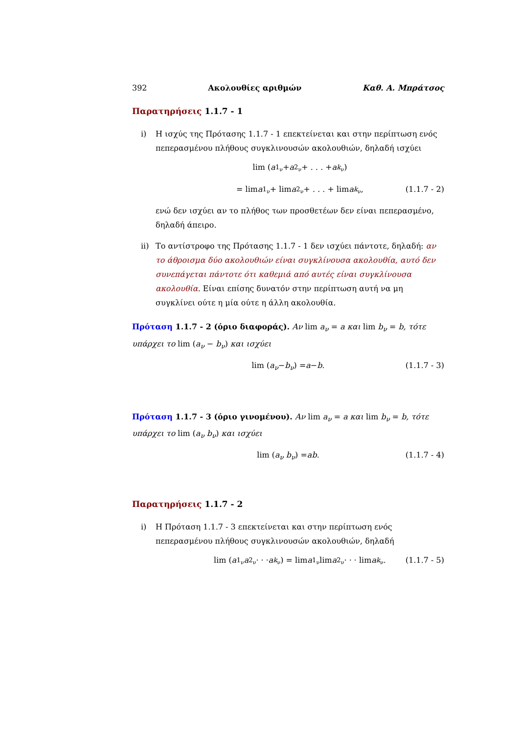392 Ακολουθίες αριθμών Καθ. Α. Μπράτσος
Παρατηρήσεις 1.1.7 - 1
i) Η ισχύς της Πρότασης 1.1.7 - 1 επεκτείνεται και στην περίπτωση ενός πεπερασμένου πλήθους συγκλινουσών ακολουθιών, δηλαδή ισχύει
lim (a<sub>1<sub>ν</sub></sub> + a<sub>2<sub>ν</sub></sub> + . . . + a<sub>k<sub>ν</sub></sub>)
= lim a<sub>1<sub>ν</sub></sub> + lim a<sub>2<sub>ν</sub></sub> + . . . + lim a<sub>k<sub>ν</sub></sub>, (1.1.7 - 2)
ενώ δεν ισχύει αν το πλήθος των προσθετέων δεν είναι πεπερασμένο, δηλαδή άπειρο.
ii) Το αντίστροφο της Πρότασης 1.1.7 - 1 δεν ισχύει πάντοτε, δηλαδή: αν το άθροισμα δύο ακολουθιών είναι συγκλίνουσα ακολουθία, αυτό δεν συνεπάγεται πάντοτε ότι καθεμιά από αυτές είναι συγκλίνουσα ακολουθία. Είναι επίσης δυνατόν στην περίπτωση αυτή να μη συγκλίνει ούτε η μία ούτε η άλλη ακολουθία.
Πρόταση 1.1.7 - 2 (όριο διαφοράς). Αν lim a<sub>ν</sub> = a και lim b<sub>ν</sub> = b, τότε υπάρχει το lim (a<sub>ν</sub> − b<sub>ν</sub>) και ισχύει
lim (a<sub>ν</sub> − b<sub>ν</sub>) = a − b. (1.1.7 - 3)
Πρόταση 1.1.7 - 3 (όριο γινομένου). Αν lim a<sub>ν</sub> = a και lim b<sub>ν</sub> = b, τότε υπάρχει το lim (a<sub>ν</sub> b<sub>ν</sub>) και ισχύει
lim (a<sub>ν</sub> b<sub>ν</sub>) = ab. (1.1.7 - 4)
Παρατηρήσεις 1.1.7 - 2
i) Η Πρόταση 1.1.7 - 3 επεκτείνεται και στην περίπτωση ενός πεπερασμένου πλήθους συγκλινουσών ακολουθιών, δηλαδή
lim (a<sub>1<sub>ν</sub></sub> a<sub>2<sub>ν</sub></sub> · · · a<sub>k<sub>ν</sub></sub>) = lim a<sub>1<sub>ν</sub></sub> lim a<sub>2<sub>ν</sub></sub> · · · lim a<sub>k<sub>ν</sub></sub>. (1.1.7 - 5)